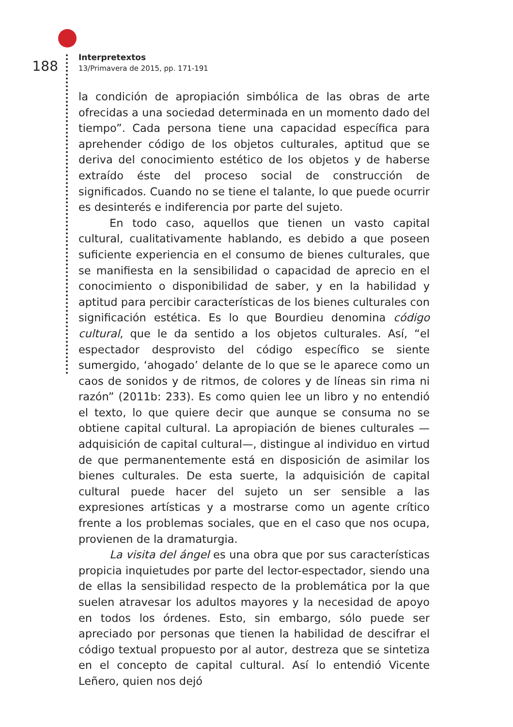188
Interpretextos
13/Primavera de 2015, pp. 171-191
la condición de apropiación simbólica de las obras de arte ofrecidas a una sociedad determinada en un momento dado del tiempo”. Cada persona tiene una capacidad específica para aprehender código de los objetos culturales, aptitud que se deriva del conocimiento estético de los objetos y de haberse extraído éste del proceso social de construcción de significados. Cuando no se tiene el talante, lo que puede ocurrir es desinterés e indiferencia por parte del sujeto.
En todo caso, aquellos que tienen un vasto capital cultural, cualitativamente hablando, es debido a que poseen suficiente experiencia en el consumo de bienes culturales, que se manifiesta en la sensibilidad o capacidad de aprecio en el conocimiento o disponibilidad de saber, y en la habilidad y aptitud para percibir características de los bienes culturales con significación estética. Es lo que Bourdieu denomina código cultural, que le da sentido a los objetos culturales. Así, “el espectador desprovisto del código específico se siente sumergido, ‘ahogado’ delante de lo que se le aparece como un caos de sonidos y de ritmos, de colores y de líneas sin rima ni razón” (2011b: 233). Es como quien lee un libro y no entendió el texto, lo que quiere decir que aunque se consuma no se obtiene capital cultural. La apropiación de bienes culturales —adquisición de capital cultural—, distingue al individuo en virtud de que permanentemente está en disposición de asimilar los bienes culturales. De esta suerte, la adquisición de capital cultural puede hacer del sujeto un ser sensible a las expresiones artísticas y a mostrarse como un agente crítico frente a los problemas sociales, que en el caso que nos ocupa, provienen de la dramaturgia.
La visita del ángel es una obra que por sus características propicia inquietudes por parte del lector-espectador, siendo una de ellas la sensibilidad respecto de la problemática por la que suelen atravesar los adultos mayores y la necesidad de apoyo en todos los órdenes. Esto, sin embargo, sólo puede ser apreciado por personas que tienen la habilidad de descifrar el código textual propuesto por al autor, destreza que se sintetiza en el concepto de capital cultural. Así lo entendió Vicente Leñero, quien nos dejó